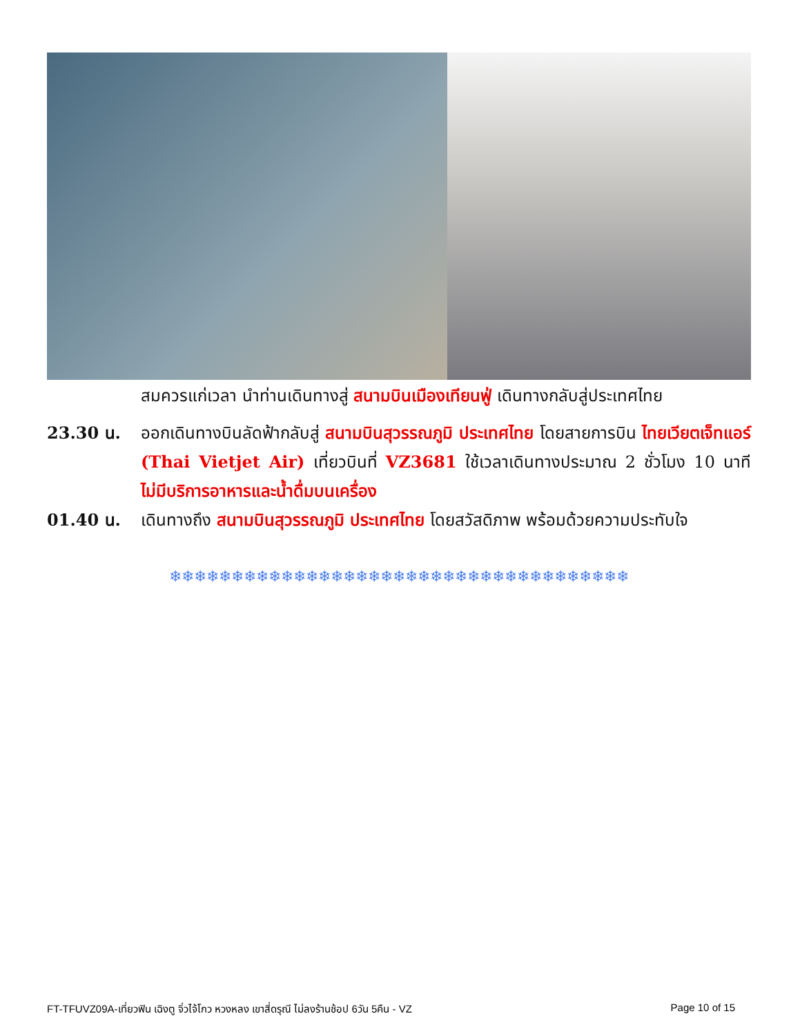สมควรแก่เวลา นำท่านเดินทางสู่ สนามบินเมืองเทียนฟู่ เดินทางกลับสู่ประเทศไทย
23.30 น. ออกเดินทางบินลัดฟ้ากลับสู่ สนามบินสุวรรณภูมิ ประเทศไทย โดยสายการบิน ไทยเวียตเจ็ทแอร์ (Thai Vietjet Air) เที่ยวบินที่ VZ3681 ใช้เวลาเดินทางประมาณ 2 ชั่วโมง 10 นาที ไม่มีบริการอาหารและน้ำดื่มบนเครื่อง
01.40 น. เดินทางถึง สนามบินสุวรรณภูมิ ประเทศไทย โดยสวัสดิภาพ พร้อมด้วยความประทับใจ
❄❄❄❄❄❄❄❄❄❄❄❄❄❄❄❄❄❄❄❄❄❄❄❄❄❄❄❄❄❄❄❄❄❄❄❄❄
FT-TFUVZ09A-เที่ยวฟิน เฉิงตู จิ่วไจ้โกว หวงหลง เขาสี่ดรุณี ไม่ลงร้านช้อป 6วัน 5คืน - VZ Page 10 of 15